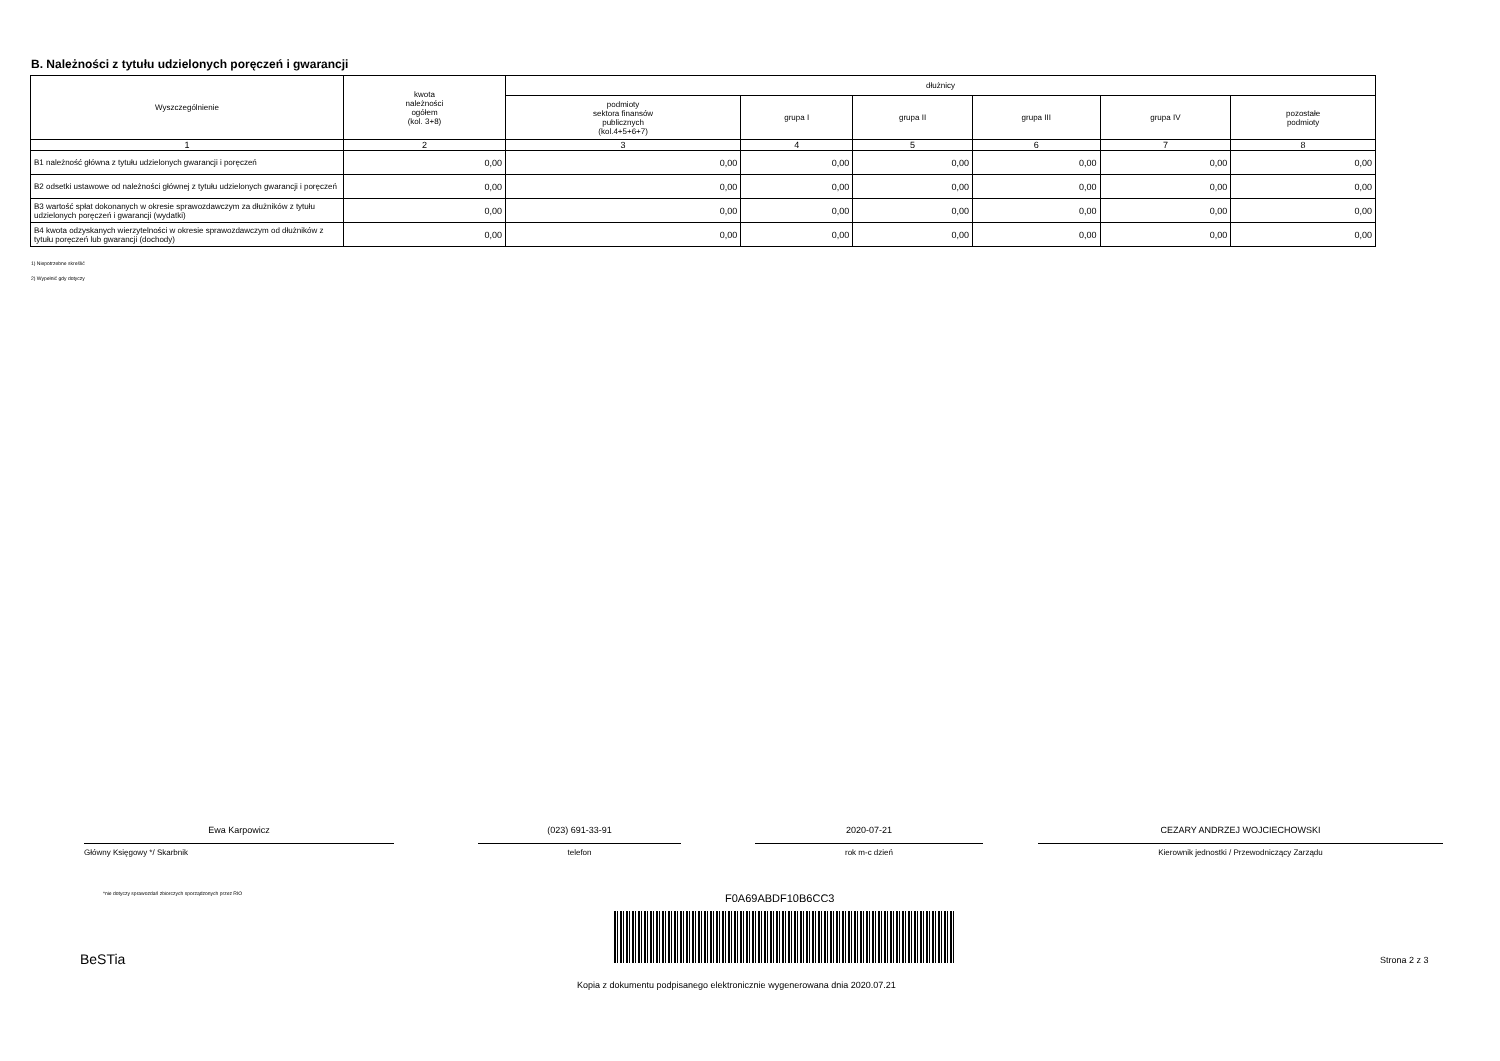B. Należności z tytułu udzielonych poręczeń i gwarancji
| Wyszczególnienie | kwota należności ogółem (kol. 3+8) | dłużnicy | | | | | |
| --- | --- | --- | --- | --- | --- | --- | --- |
| | | podmioty sektora finansów publicznych (kol.4+5+6+7) | grupa I | grupa II | grupa III | grupa IV | pozostałe podmioty |
| 1 | 2 | 3 | 4 | 5 | 6 | 7 | 8 |
| B1 należność główna z tytułu udzielonych gwarancji i poręczeń | 0,00 | 0,00 | 0,00 | 0,00 | 0,00 | 0,00 | 0,00 |
| B2 odsetki ustawowe od należności głównej z tytułu udzielonych gwarancji i poręczeń | 0,00 | 0,00 | 0,00 | 0,00 | 0,00 | 0,00 | 0,00 |
| B3 wartość spłat dokonanych w okresie sprawozdawczym za dłużników z tytułu udzielonych poręczeń i gwarancji (wydatki) | 0,00 | 0,00 | 0,00 | 0,00 | 0,00 | 0,00 | 0,00 |
| B4 kwota odzyskanych wierzytelności w okresie sprawozdawczym od dłużników z tytułu poręczeń lub gwarancji (dochody) | 0,00 | 0,00 | 0,00 | 0,00 | 0,00 | 0,00 | 0,00 |
1) Niepotrzebne skreślić
2) Wypełnić gdy dotyczy
Ewa Karpowicz
Główny Księgowy */ Skarbnik
(023) 691-33-91
telefon
2020-07-21
rok m-c dzień
CEZARY ANDRZEJ WOJCIECHOWSKI
Kierownik jednostki / Przewodniczący Zarządu
*nie dotyczy sprawozdań zbiorczych sporządzonych przez RIO
F0A69ABDF10B6CC3
BeSTia Strona 2 z 3
Kopia z dokumentu podpisanego elektronicznie wygenerowana dnia 2020.07.21